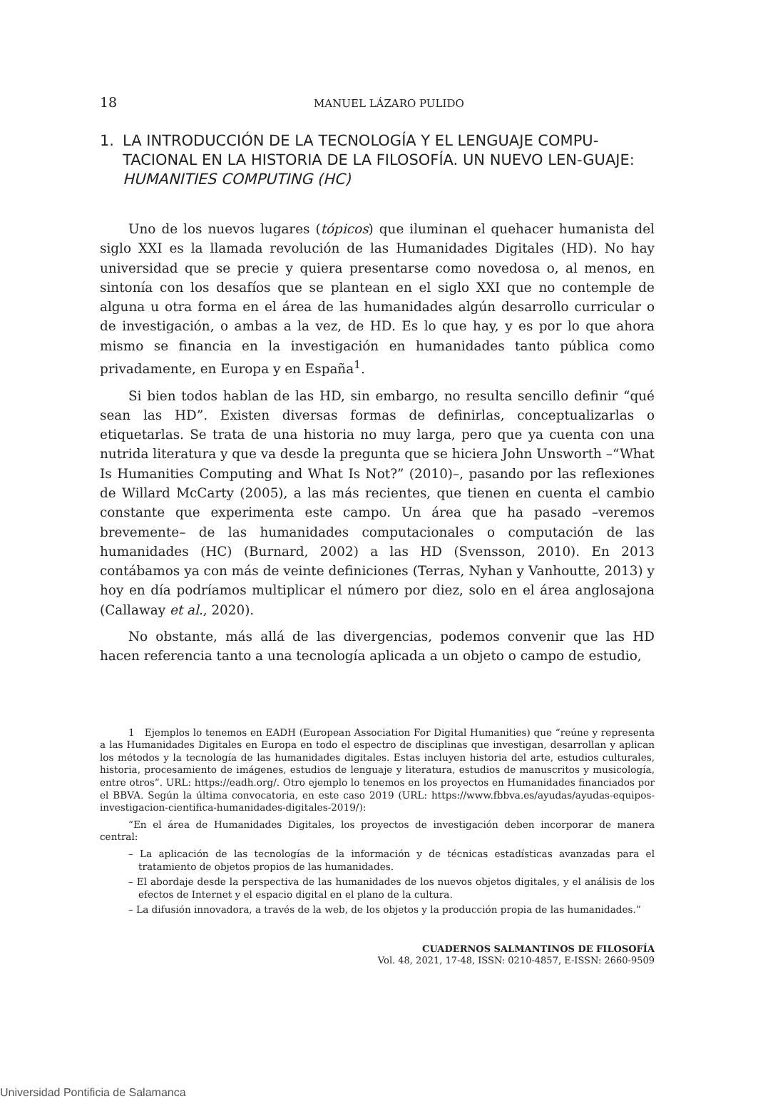18 MANUEL LÁZARO PULIDO
1. LA INTRODUCCIÓN DE LA TECNOLOGÍA Y EL LENGUAJE COMPU-TACIONAL EN LA HISTORIA DE LA FILOSOFÍA. UN NUEVO LEN-GUAJE: HUMANITIES COMPUTING (HC)
Uno de los nuevos lugares (tópicos) que iluminan el quehacer humanista del siglo XXI es la llamada revolución de las Humanidades Digitales (HD). No hay universidad que se precie y quiera presentarse como novedosa o, al menos, en sintonía con los desafíos que se plantean en el siglo XXI que no contemple de alguna u otra forma en el área de las humanidades algún desarrollo curricular o de investigación, o ambas a la vez, de HD. Es lo que hay, y es por lo que ahora mismo se financia en la investigación en humanidades tanto pública como privadamente, en Europa y en España<sup>1</sup>.
Si bien todos hablan de las HD, sin embargo, no resulta sencillo definir “qué sean las HD”. Existen diversas formas de definirlas, conceptualizarlas o etiquetarlas. Se trata de una historia no muy larga, pero que ya cuenta con una nutrida literatura y que va desde la pregunta que se hiciera John Unsworth –“What Is Humanities Computing and What Is Not?” (2010)–, pasando por las reflexiones de Willard McCarty (2005), a las más recientes, que tienen en cuenta el cambio constante que experimenta este campo. Un área que ha pasado –veremos brevemente– de las humanidades computacionales o computación de las humanidades (HC) (Burnard, 2002) a las HD (Svensson, 2010). En 2013 contábamos ya con más de veinte definiciones (Terras, Nyhan y Vanhoutte, 2013) y hoy en día podríamos multiplicar el número por diez, solo en el área anglosajona (Callaway et al., 2020).
No obstante, más allá de las divergencias, podemos convenir que las HD hacen referencia tanto a una tecnología aplicada a un objeto o campo de estudio,
1 Ejemplos lo tenemos en EADH (European Association For Digital Humanities) que “reúne y representa a las Humanidades Digitales en Europa en todo el espectro de disciplinas que investigan, desarrollan y aplican los métodos y la tecnología de las humanidades digitales. Estas incluyen historia del arte, estudios culturales, historia, procesamiento de imágenes, estudios de lenguaje y literatura, estudios de manuscritos y musicología, entre otros”. URL: https://eadh.org/. Otro ejemplo lo tenemos en los proyectos en Humanidades financiados por el BBVA. Según la última convocatoria, en este caso 2019 (URL: https://www.fbbva.es/ayudas/ayudas-equipos-investigacion-cientifica-humanidades-digitales-2019/):
“En el área de Humanidades Digitales, los proyectos de investigación deben incorporar de manera central:
– La aplicación de las tecnologías de la información y de técnicas estadísticas avanzadas para el tratamiento de objetos propios de las humanidades.
– El abordaje desde la perspectiva de las humanidades de los nuevos objetos digitales, y el análisis de los efectos de Internet y el espacio digital en el plano de la cultura.
– La difusión innovadora, a través de la web, de los objetos y la producción propia de las humanidades.”
CUADERNOS SALMANTINOS DE FILOSOFÍA
Vol. 48, 2021, 17-48, ISSN: 0210-4857, E-ISSN: 2660-9509
Universidad Pontificia de Salamanca